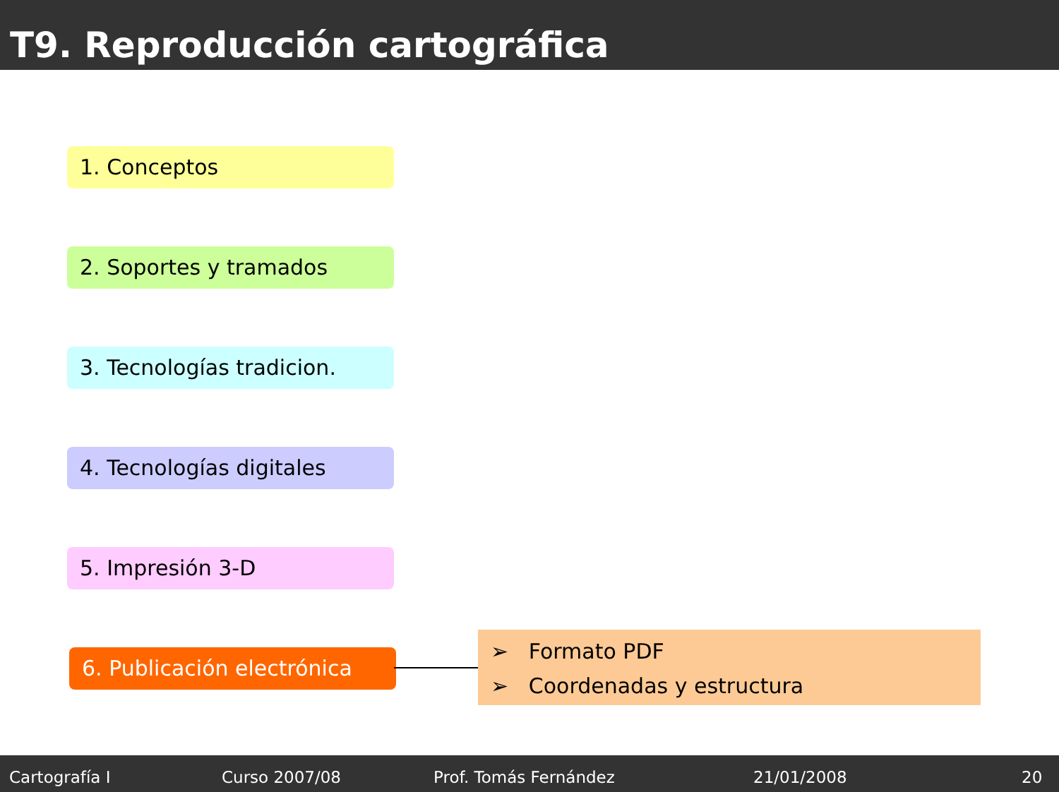T9. Reproducción cartográfica
1. Conceptos
2. Soportes y tramados
3. Tecnologías tradicion.
4. Tecnologías digitales
5. Impresión 3-D
6. Publicación electrónica
➢ Formato PDF
➢ Coordenadas y estructura
Cartografía I Curso 2007/08 Prof. Tomás Fernández 21/01/2008 20